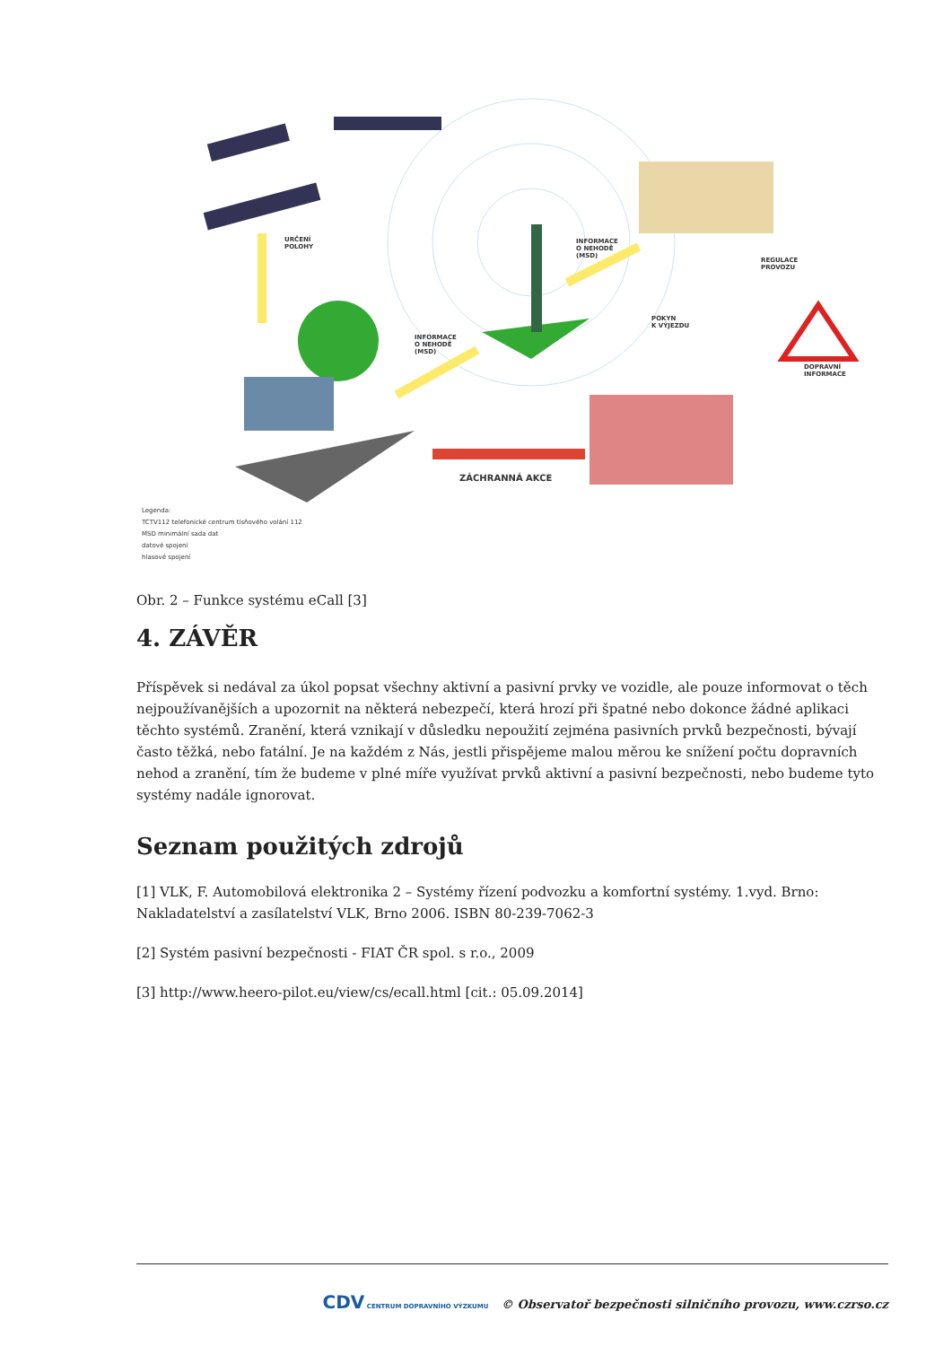URČENÍ
POLOHY
INFORMACE
O NEHODĚ
(MSD)
INFORMACE
O NEHODĚ
(MSD)
REGULACE
PROVOZU
POKYN
K VÝJEZDU
DOPRAVNÍ
INFORMACE
ZÁCHRANNÁ AKCE
Legenda:
TCTV112 telefonické centrum tísňového volání 112
MSD minimální sada dat
datové spojení
hlasové spojení
Obr. 2 – Funkce systému eCall [3]
4. ZÁVĚR
Příspěvek si nedával za úkol popsat všechny aktivní a pasivní prvky ve vozidle, ale pouze informovat o těch nejpoužívanějších a upozornit na některá nebezpečí, která hrozí při špatné nebo dokonce žádné aplikaci těchto systémů. Zranění, která vznikají v důsledku nepoužití zejména pasivních prvků bezpečnosti, bývají často těžká, nebo fatální. Je na každém z Nás, jestli přispějeme malou měrou ke snížení počtu dopravních nehod a zranění, tím že budeme v plné míře využívat prvků aktivní a pasivní bezpečnosti, nebo budeme tyto systémy nadále ignorovat.
Seznam použitých zdrojů
[1] VLK, F. Automobilová elektronika 2 – Systémy řízení podvozku a komfortní systémy. 1.vyd. Brno: Nakladatelství a zasílatelství VLK, Brno 2006. ISBN 80-239-7062-3
[2] Systém pasivní bezpečnosti - FIAT ČR spol. s r.o., 2009
[3] http://www.heero-pilot.eu/view/cs/ecall.html [cit.: 05.09.2014]
CDV CENTRUM DOPRAVNÍHO VÝZKUMU © Observatoř bezpečnosti silničního provozu, www.czrso.cz